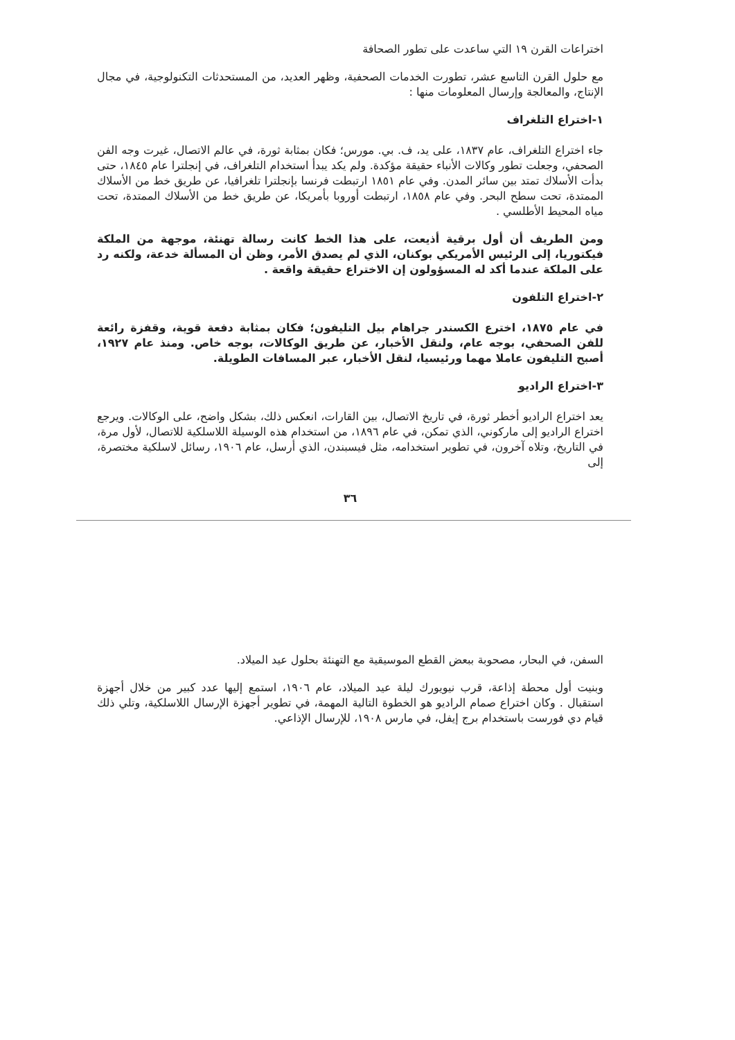اختراعات القرن ١٩ التي ساعدت على تطور الصحافة
مع حلول القرن التاسع عشر، تطورت الخدمات الصحفية، وظهر العديد، من المستحدثات التكنولوجية، في مجال الإنتاج، والمعالجة وإرسال المعلومات منها :
١-اختراع التلغراف
جاء اختراع التلغراف، عام ١٨٣٧، على يد، ف. بي. مورس؛ فكان بمثابة ثورة، في عالم الاتصال، غيرت وجه الفن الصحفي، وجعلت تطور وكالات الأنباء حقيقة مؤكدة. ولم يكد يبدأ استخدام التلغراف، في إنجلترا عام ١٨٤٥، حتى بدأت الأسلاك تمتد بين سائر المدن. وفي عام ١٨٥١ ارتبطت فرنسا بإنجلترا تلغرافيا، عن طريق خط من الأسلاك الممتدة، تحت سطح البحر. وفي عام ١٨٥٨، ارتبطت أوروبا بأمريكا، عن طريق خط من الأسلاك الممتدة، تحت مياه المحيط الأطلسي .
ومن الطريف أن أول برقية أذيعت، على هذا الخط كانت رسالة تهنئة، موجهة من الملكة فيكتوريا، إلى الرئيس الأمريكي بوكنان، الذي لم يصدق الأمر، وظن أن المسألة خدعة، ولكنه رد على الملكة عندما أكد له المسؤولون إن الاختراع حقيقة واقعة .
٢-اختراع التلفون
في عام ١٨٧٥، اخترع الكسندر جراهام بيل التليفون؛ فكان بمثابة دفعة قوية، وقفزة رائعة للفن الصحفي، بوجه عام، ولنقل الأخبار، عن طريق الوكالات، بوجه خاص. ومنذ عام ١٩٢٧، أصبح التليفون عاملا مهما ورئيسيا، لنقل الأخبار، عبر المسافات الطويلة.
٣-اختراع الراديو
يعد اختراع الراديو أخطر ثورة، في تاريخ الاتصال، بين القارات، انعكس ذلك، بشكل واضح، على الوكالات. ويرجع اختراع الراديو إلى ماركوني، الذي تمكن، في عام ١٨٩٦، من استخدام هذه الوسيلة اللاسلكية للاتصال، لأول مرة، في التاريخ، وتلاه آخرون، في تطوير استخدامه، مثل فيسبندن، الذي أرسل، عام ١٩٠٦، رسائل لاسلكية مختصرة، إلى
٣٦
السفن، في البحار، مصحوبة ببعض القطع الموسيقية مع التهنئة بحلول عيد الميلاد.
وبنيت أول محطة إذاعة، قرب نيويورك ليلة عيد الميلاد، عام ١٩٠٦، استمع إليها عدد كبير من خلال أجهزة استقبال . وكان اختراع صمام الراديو هو الخطوة التالية المهمة، في تطوير أجهزة الإرسال اللاسلكية، وتلي ذلك قيام دي فورست باستخدام برج إيفل، في مارس ١٩٠٨، للإرسال الإذاعي.